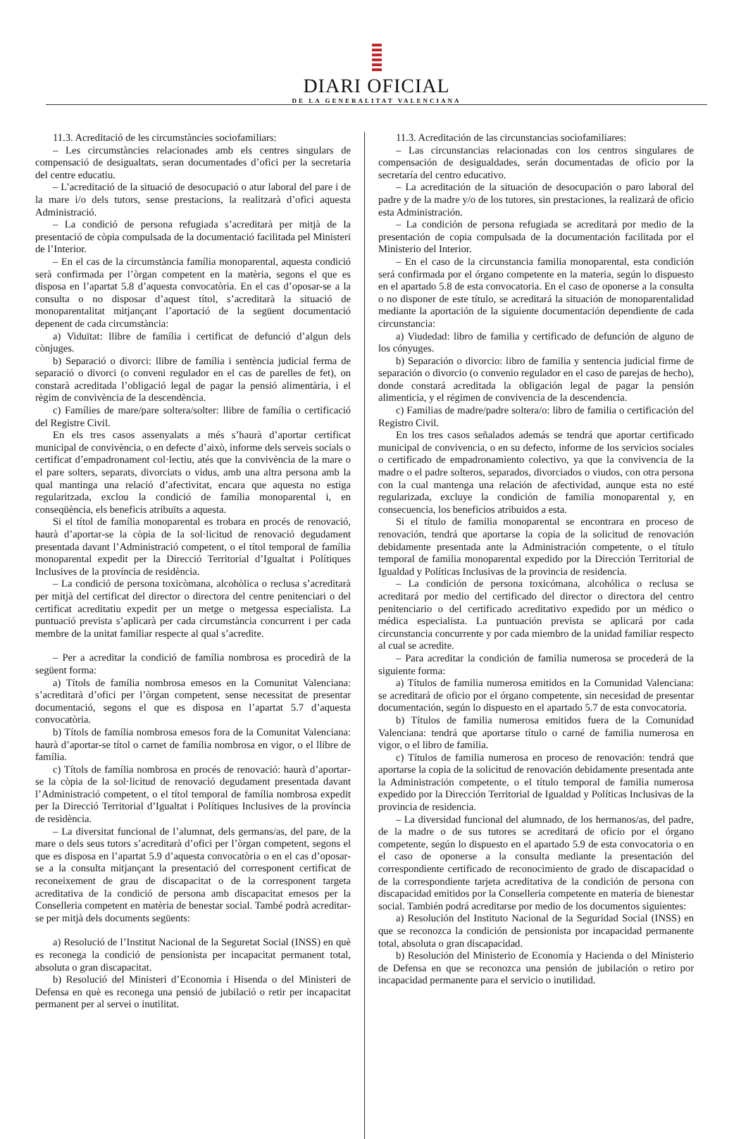DIARI OFICIAL
DE LA GENERALITAT VALENCIANA
11.3. Acreditació de les circumstàncies sociofamiliars:
– Les circumstàncies relacionades amb els centres singulars de compensació de desigualtats, seran documentades d’ofici per la secretaria del centre educatiu.
– L’acreditació de la situació de desocupació o atur laboral del pare i de la mare i/o dels tutors, sense prestacions, la realitzarà d’ofici aquesta Administració.
– La condició de persona refugiada s’acreditarà per mitjà de la presentació de còpia compulsada de la documentació facilitada pel Ministeri de l’Interior.
– En el cas de la circumstància família monoparental, aquesta condició serà confirmada per l’òrgan competent en la matèria, segons el que es disposa en l’apartat 5.8 d’aquesta convocatòria. En el cas d’oposar-se a la consulta o no disposar d’aquest títol, s’acreditarà la situació de monoparentalitat mitjançant l’aportació de la següent documentació depenent de cada circumstància:
a) Viduïtat: llibre de família i certificat de defunció d’algun dels cònjuges.
b) Separació o divorci: llibre de família i sentència judicial ferma de separació o divorci (o conveni regulador en el cas de parelles de fet), on constarà acreditada l’obligació legal de pagar la pensió alimentària, i el règim de convivència de la descendència.
c) Famílies de mare/pare soltera/solter: llibre de família o certificació del Registre Civil.
En els tres casos assenyalats a més s’haurà d’aportar certificat municipal de convivència, o en defecte d’això, informe dels serveis socials o certificat d’empadronament col·lectiu, atés que la convivència de la mare o el pare solters, separats, divorciats o vidus, amb una altra persona amb la qual mantinga una relació d’afectivitat, encara que aquesta no estiga regularitzada, exclou la condició de família monoparental i, en conseqüència, els beneficis atribuïts a aquesta.
Si el títol de família monoparental es trobara en procés de renovació, haurà d’aportar-se la còpia de la sol·licitud de renovació degudament presentada davant l’Administració competent, o el títol temporal de família monoparental expedit per la Direcció Territorial d’Igualtat i Polítiques Inclusives de la província de residència.
– La condició de persona toxicòmana, alcohòlica o reclusa s’acreditarà per mitjà del certificat del director o directora del centre penitenciari o del certificat acreditatiu expedit per un metge o metgessa especialista. La puntuació prevista s’aplicarà per cada circumstància concurrent i per cada membre de la unitat familiar respecte al qual s’acredite.
– Per a acreditar la condició de família nombrosa es procedirà de la següent forma:
a) Títols de família nombrosa emesos en la Comunitat Valenciana: s’acreditarà d’ofici per l’òrgan competent, sense necessitat de presentar documentació, segons el que es disposa en l’apartat 5.7 d’aquesta convocatòria.
b) Títols de família nombrosa emesos fora de la Comunitat Valenciana: haurà d’aportar-se títol o carnet de família nombrosa en vigor, o el llibre de família.
c) Títols de família nombrosa en procés de renovació: haurà d’aportar-se la còpia de la sol·licitud de renovació degudament presentada davant l’Administració competent, o el títol temporal de família nombrosa expedit per la Direcció Territorial d’Igualtat i Polítiques Inclusives de la província de residència.
– La diversitat funcional de l’alumnat, dels germans/as, del pare, de la mare o dels seus tutors s’acreditarà d’ofici per l’òrgan competent, segons el que es disposa en l’apartat 5.9 d’aquesta convocatòria o en el cas d’oposar-se a la consulta mitjançant la presentació del corresponent certificat de reconeixement de grau de discapacitat o de la corresponent targeta acreditativa de la condició de persona amb discapacitat emesos per la Conselleria competent en matèria de benestar social. També podrà acreditar-se per mitjà dels documents següents:
a) Resolució de l’Institut Nacional de la Seguretat Social (INSS) en què es reconega la condició de pensionista per incapacitat permanent total, absoluta o gran discapacitat.
b) Resolució del Ministeri d’Economia i Hisenda o del Ministeri de Defensa en què es reconega una pensió de jubilació o retir per incapacitat permanent per al servei o inutilitat.
11.3. Acreditación de las circunstancias sociofamiliares:
– Las circunstancias relacionadas con los centros singulares de compensación de desigualdades, serán documentadas de oficio por la secretaría del centro educativo.
– La acreditación de la situación de desocupación o paro laboral del padre y de la madre y/o de los tutores, sin prestaciones, la realizará de oficio esta Administración.
– La condición de persona refugiada se acreditará por medio de la presentación de copia compulsada de la documentación facilitada por el Ministerio del Interior.
– En el caso de la circunstancia familia monoparental, esta condición será confirmada por el órgano competente en la materia, según lo dispuesto en el apartado 5.8 de esta convocatoria. En el caso de oponerse a la consulta o no disponer de este título, se acreditará la situación de monoparentalidad mediante la aportación de la siguiente documentación dependiente de cada circunstancia:
a) Viudedad: libro de familia y certificado de defunción de alguno de los cónyuges.
b) Separación o divorcio: libro de familia y sentencia judicial firme de separación o divorcio (o convenio regulador en el caso de parejas de hecho), donde constará acreditada la obligación legal de pagar la pensión alimenticia, y el régimen de convivencia de la descendencia.
c) Familias de madre/padre soltera/o: libro de familia o certificación del Registro Civil.
En los tres casos señalados además se tendrá que aportar certificado municipal de convivencia, o en su defecto, informe de los servicios sociales o certificado de empadronamiento colectivo, ya que la convivencia de la madre o el padre solteros, separados, divorciados o viudos, con otra persona con la cual mantenga una relación de afectividad, aunque esta no esté regularizada, excluye la condición de familia monoparental y, en consecuencia, los beneficios atribuidos a esta.
Si el título de familia monoparental se encontrara en proceso de renovación, tendrá que aportarse la copia de la solicitud de renovación debidamente presentada ante la Administración competente, o el título temporal de familia monoparental expedido por la Dirección Territorial de Igualdad y Políticas Inclusivas de la provincia de residencia.
– La condición de persona toxicómana, alcohólica o reclusa se acreditará por medio del certificado del director o directora del centro penitenciario o del certificado acreditativo expedido por un médico o médica especialista. La puntuación prevista se aplicará por cada circunstancia concurrente y por cada miembro de la unidad familiar respecto al cual se acredite.
– Para acreditar la condición de familia numerosa se procederá de la siguiente forma:
a) Títulos de familia numerosa emitidos en la Comunidad Valenciana: se acreditará de oficio por el órgano competente, sin necesidad de presentar documentación, según lo dispuesto en el apartado 5.7 de esta convocatoria.
b) Títulos de familia numerosa emitidos fuera de la Comunidad Valenciana: tendrá que aportarse título o carné de familia numerosa en vigor, o el libro de familia.
c) Títulos de familia numerosa en proceso de renovación: tendrá que aportarse la copia de la solicitud de renovación debidamente presentada ante la Administración competente, o el título temporal de familia numerosa expedido por la Dirección Territorial de Igualdad y Políticas Inclusivas de la provincia de residencia.
– La diversidad funcional del alumnado, de los hermanos/as, del padre, de la madre o de sus tutores se acreditará de oficio por el órgano competente, según lo dispuesto en el apartado 5.9 de esta convocatoria o en el caso de oponerse a la consulta mediante la presentación del correspondiente certificado de reconocimiento de grado de discapacidad o de la correspondiente tarjeta acreditativa de la condición de persona con discapacidad emitidos por la Conselleria competente en materia de bienestar social. También podrá acreditarse por medio de los documentos siguientes:
a) Resolución del Instituto Nacional de la Seguridad Social (INSS) en que se reconozca la condición de pensionista por incapacidad permanente total, absoluta o gran discapacidad.
b) Resolución del Ministerio de Economía y Hacienda o del Ministerio de Defensa en que se reconozca una pensión de jubilación o retiro por incapacidad permanente para el servicio o inutilidad.